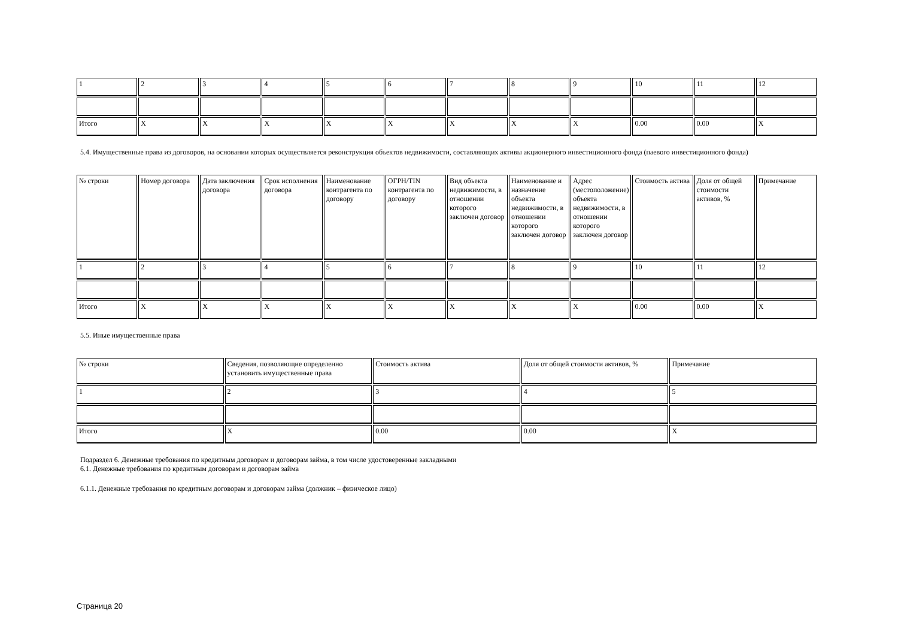| 1 | 2 | 3 | 4 | 5 | 6 | 7 | 8 | 9 | 10 | 11 | 12 |
| Итого | X | X | X | X | X | X | X | X | 0.00 | 0.00 | X |
5.4. Имущественные права из договоров, на основании которых осуществляется реконструкция объектов недвижимости, составляющих активы акционерного инвестиционного фонда (паевого инвестиционного фонда)
| № строки | Номер договора | Дата заключения договора | Срок исполнения договора | Наименование контрагента по договору | ОГРН/TIN контрагента по договору | Вид объекта недвижимости, в отношении которого заключен договор | Наименование и назначение объекта недвижимости, в отношении которого заключен договор | Адрес (местоположение) объекта недвижимости, в отношении которого заключен договор | Стоимость актива | Доля от общей стоимости активов, % | Примечание |
| 1 | 2 | 3 | 4 | 5 | 6 | 7 | 8 | 9 | 10 | 11 | 12 |
| Итого | X | X | X | X | X | X | X | X | 0.00 | 0.00 | X |
5.5. Иные имущественные права
| № строки | Сведения, позволяющие определенно установить имущественные права | Стоимость актива | Доля от общей стоимости активов, % | Примечание |
| 1 | 2 | 3 | 4 | 5 |
| Итого | X | 0.00 | 0.00 | X |
Подраздел 6. Денежные требования по кредитным договорам и договорам займа, в том числе удостоверенные закладными
6.1. Денежные требования по кредитным договорам и договорам займа
6.1.1. Денежные требования по кредитным договорам и договорам займа (должник – физическое лицо)
Страница 20